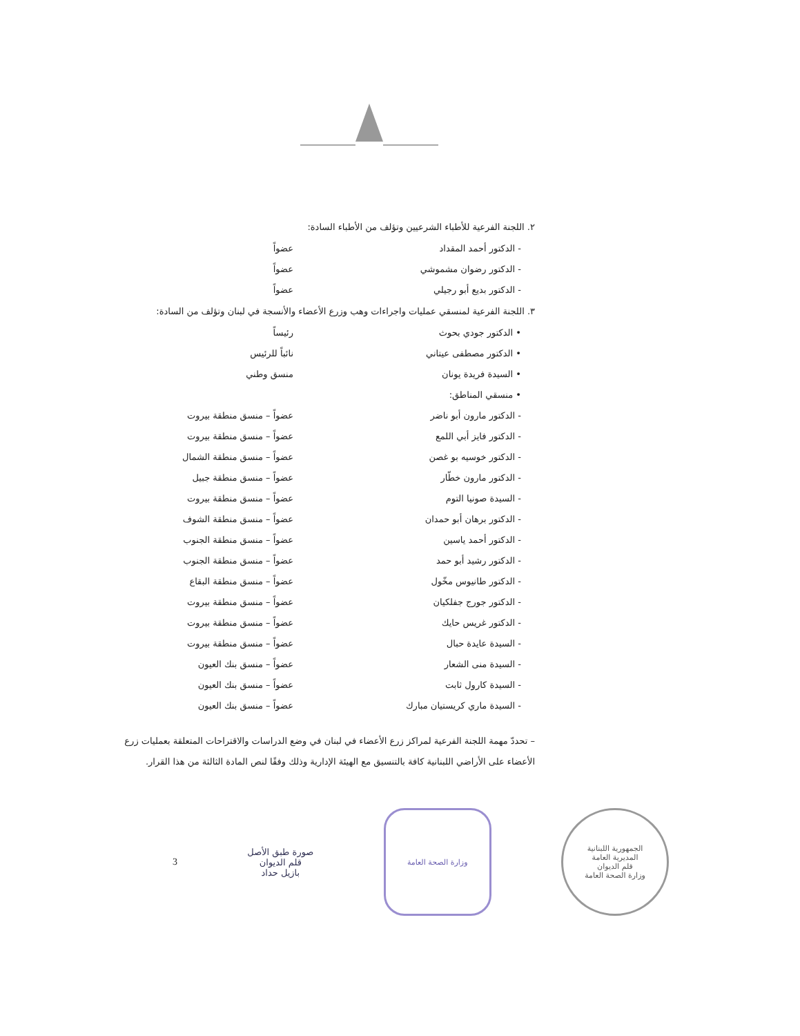٢. اللجنة الفرعية للأطباء الشرعيين وتؤلف من الأطباء السادة:
- الدكتور أحمد المقداد عضواً
- الدكتور رضوان مشموشي عضواً
- الدكتور بديع أبو رجيلي عضواً
٣. اللجنة الفرعية لمنسقي عمليات واجراءات وهب وزرع الأعضاء والأنسجة في لبنان وتؤلف من السادة:
• الدكتور جودي بحوث رئيساً
• الدكتور مصطفى عيتاني نائباً للرئيس
• السيدة فريدة يونان منسق وطني
• منسقي المناطق:
- الدكتور مارون أبو ناضر عضواً – منسق منطقة بيروت
- الدكتور فايز أبي اللمع عضواً – منسق منطقة بيروت
- الدكتور خوسيه بو غصن عضواً – منسق منطقة الشمال
- الدكتور مارون خطّار عضواً – منسق منطقة جبيل
- السيدة صونيا التوم عضواً – منسق منطقة بيروت
- الدكتور برهان أبو حمدان عضواً – منسق منطقة الشوف
- الدكتور أحمد ياسين عضواً – منسق منطقة الجنوب
- الدكتور رشيد أبو حمد عضواً – منسق منطقة الجنوب
- الدكتور طانيوس مخّول عضواً – منسق منطقة البقاع
- الدكتور جورج جفلكيان عضواً – منسق منطقة بيروت
- الدكتور غريس حايك عضواً – منسق منطقة بيروت
- السيدة عايدة حبال عضواً – منسق منطقة بيروت
- السيدة منى الشعار عضواً – منسق بنك العيون
- السيدة كارول ثابت عضواً – منسق بنك العيون
- السيدة ماري كريستيان مبارك عضواً – منسق بنك العيون
– تحددّ مهمة اللجنة الفرعية لمراكز زرع الأعضاء في لبنان في وضع الدراسات والاقتراحات المتعلقة بعمليات زرع الأعضاء على الأراضي اللبنانية كافة بالتنسيق مع الهيئة الإدارية وذلك وفقًا لنص المادة الثالثة من هذا القرار.
3
صورة طبق الأصل
قلم الديوان
بازيل حداد
وزارة الصحة العامة
الجمهورية اللبنانية
المديرية العامة
قلم الديوان
وزارة الصحة العامة